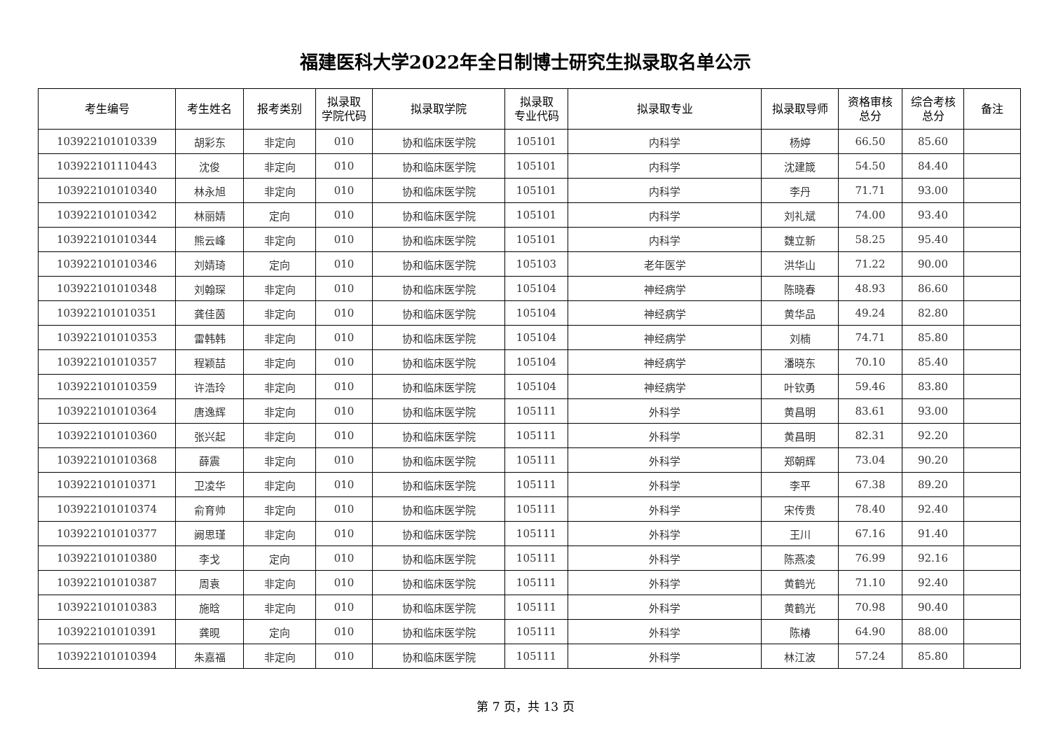福建医科大学2022年全日制博士研究生拟录取名单公示
| 考生编号 | 考生姓名 | 报考类别 | 拟录取 学院代码 | 拟录取学院 | 拟录取 专业代码 | 拟录取专业 | 拟录取导师 | 资格审核 总分 | 综合考核 总分 | 备注 |
| --- | --- | --- | --- | --- | --- | --- | --- | --- | --- | --- |
| 103922101010339 | 胡彩东 | 非定向 | 010 | 协和临床医学院 | 105101 | 内科学 | 杨婷 | 66.50 | 85.60 | |
| 103922101110443 | 沈俊 | 非定向 | 010 | 协和临床医学院 | 105101 | 内科学 | 沈建箴 | 54.50 | 84.40 | |
| 103922101010340 | 林永旭 | 非定向 | 010 | 协和临床医学院 | 105101 | 内科学 | 李丹 | 71.71 | 93.00 | |
| 103922101010342 | 林丽婧 | 定向 | 010 | 协和临床医学院 | 105101 | 内科学 | 刘礼斌 | 74.00 | 93.40 | |
| 103922101010344 | 熊云峰 | 非定向 | 010 | 协和临床医学院 | 105101 | 内科学 | 魏立新 | 58.25 | 95.40 | |
| 103922101010346 | 刘婧琦 | 定向 | 010 | 协和临床医学院 | 105103 | 老年医学 | 洪华山 | 71.22 | 90.00 | |
| 103922101010348 | 刘翰琛 | 非定向 | 010 | 协和临床医学院 | 105104 | 神经病学 | 陈晓春 | 48.93 | 86.60 | |
| 103922101010351 | 龚佳茵 | 非定向 | 010 | 协和临床医学院 | 105104 | 神经病学 | 黄华品 | 49.24 | 82.80 | |
| 103922101010353 | 雷韩韩 | 非定向 | 010 | 协和临床医学院 | 105104 | 神经病学 | 刘楠 | 74.71 | 85.80 | |
| 103922101010357 | 程颖喆 | 非定向 | 010 | 协和临床医学院 | 105104 | 神经病学 | 潘晓东 | 70.10 | 85.40 | |
| 103922101010359 | 许浩玲 | 非定向 | 010 | 协和临床医学院 | 105104 | 神经病学 | 叶钦勇 | 59.46 | 83.80 | |
| 103922101010364 | 唐逸辉 | 非定向 | 010 | 协和临床医学院 | 105111 | 外科学 | 黄昌明 | 83.61 | 93.00 | |
| 103922101010360 | 张兴起 | 非定向 | 010 | 协和临床医学院 | 105111 | 外科学 | 黄昌明 | 82.31 | 92.20 | |
| 103922101010368 | 薛震 | 非定向 | 010 | 协和临床医学院 | 105111 | 外科学 | 郑朝辉 | 73.04 | 90.20 | |
| 103922101010371 | 卫凌华 | 非定向 | 010 | 协和临床医学院 | 105111 | 外科学 | 李平 | 67.38 | 89.20 | |
| 103922101010374 | 俞育帅 | 非定向 | 010 | 协和临床医学院 | 105111 | 外科学 | 宋传贵 | 78.40 | 92.40 | |
| 103922101010377 | 阙思瑾 | 非定向 | 010 | 协和临床医学院 | 105111 | 外科学 | 王川 | 67.16 | 91.40 | |
| 103922101010380 | 李戈 | 定向 | 010 | 协和临床医学院 | 105111 | 外科学 | 陈燕凌 | 76.99 | 92.16 | |
| 103922101010387 | 周袁 | 非定向 | 010 | 协和临床医学院 | 105111 | 外科学 | 黄鹤光 | 71.10 | 92.40 | |
| 103922101010383 | 施晗 | 非定向 | 010 | 协和临床医学院 | 105111 | 外科学 | 黄鹤光 | 70.98 | 90.40 | |
| 103922101010391 | 龚晛 | 定向 | 010 | 协和临床医学院 | 105111 | 外科学 | 陈椿 | 64.90 | 88.00 | |
| 103922101010394 | 朱嘉福 | 非定向 | 010 | 协和临床医学院 | 105111 | 外科学 | 林江波 | 57.24 | 85.80 | |
第 7 页，共 13 页